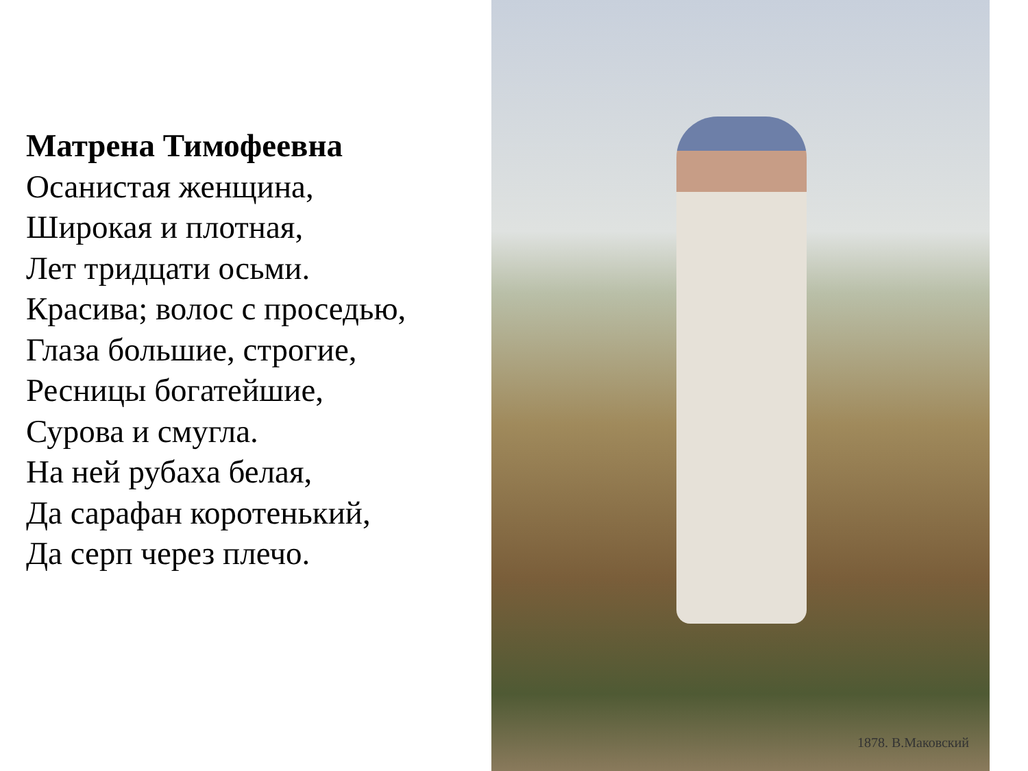Матрена Тимофеевна
Осанистая женщина,
Широкая и плотная,
Лет тридцати осьми.
Красива; волос с проседью,
Глаза большие, строгие,
Ресницы богатейшие,
Сурова и смугла.
На ней рубаха белая,
Да сарафан коротенький,
Да серп через плечо.
1878. В.Маковский